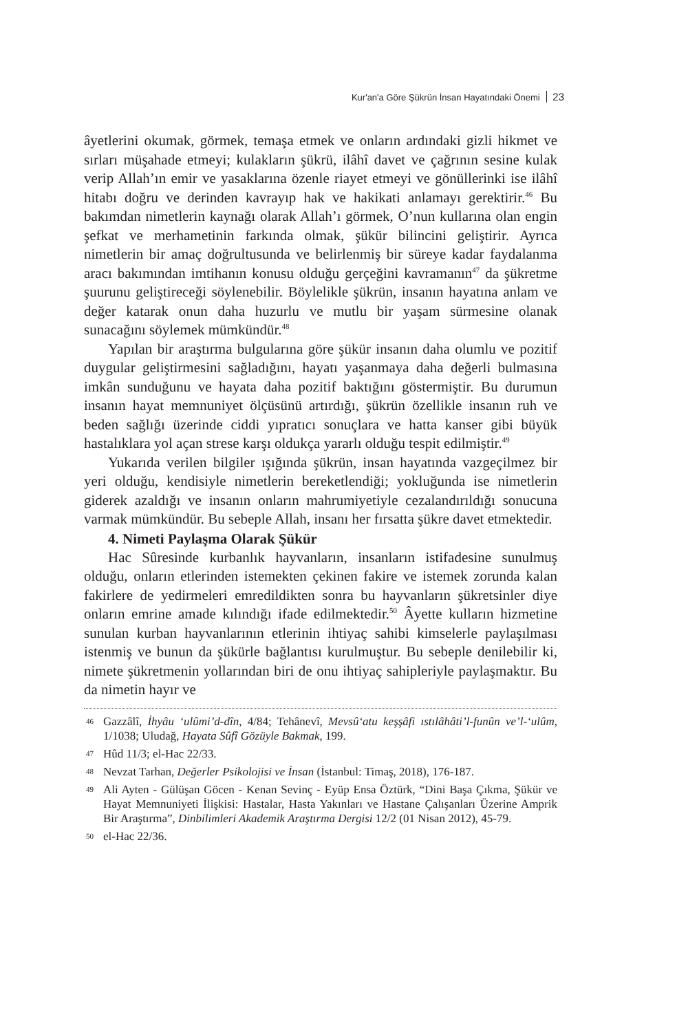Kur'an'a Göre Şükrün İnsan Hayatındaki Önemi 23
âyetlerini okumak, görmek, temaşa etmek ve onların ardındaki gizli hikmet ve sırları müşahade etmeyi; kulakların şükrü, ilâhî davet ve çağrının sesine kulak verip Allah’ın emir ve yasaklarına özenle riayet etmeyi ve gönüllerinki ise ilâhî hitabı doğru ve derinden kavrayıp hak ve hakikati anlamayı gerektirir.<sup>46</sup> Bu bakımdan nimetlerin kaynağı olarak Allah’ı görmek, O’nun kullarına olan engin şefkat ve merhametinin farkında olmak, şükür bilincini geliştirir. Ayrıca nimetlerin bir amaç doğrultusunda ve belirlenmiş bir süreye kadar faydalanma aracı bakımından imtihanın konusu olduğu gerçeğini kavramanın<sup>47</sup> da şükretme şuurunu geliştireceği söylenebilir. Böylelikle şükrün, insanın hayatına anlam ve değer katarak onun daha huzurlu ve mutlu bir yaşam sürmesine olanak sunacağını söylemek mümkündür.<sup>48</sup>
Yapılan bir araştırma bulgularına göre şükür insanın daha olumlu ve pozitif duygular geliştirmesini sağladığını, hayatı yaşanmaya daha değerli bulmasına imkân sunduğunu ve hayata daha pozitif baktığını göstermiştir. Bu durumun insanın hayat memnuniyet ölçüsünü artırdığı, şükrün özellikle insanın ruh ve beden sağlığı üzerinde ciddi yıpratıcı sonuçlara ve hatta kanser gibi büyük hastalıklara yol açan strese karşı oldukça yararlı olduğu tespit edilmiştir.<sup>49</sup>
Yukarıda verilen bilgiler ışığında şükrün, insan hayatında vazgeçilmez bir yeri olduğu, kendisiyle nimetlerin bereketlendiği; yokluğunda ise nimetlerin giderek azaldığı ve insanın onların mahrumiyetiyle cezalandırıldığı sonucuna varmak mümkündür. Bu sebeple Allah, insanı her fırsatta şükre davet etmektedir.
4. Nimeti Paylaşma Olarak Şükür
Hac Sûresinde kurbanlık hayvanların, insanların istifadesine sunulmuş olduğu, onların etlerinden istemekten çekinen fakire ve istemek zorunda kalan fakirlere de yedirmeleri emredildikten sonra bu hayvanların şükretsinler diye onların emrine amade kılındığı ifade edilmektedir.<sup>50</sup> Âyette kulların hizmetine sunulan kurban hayvanlarının etlerinin ihtiyaç sahibi kimselerle paylaşılması istenmiş ve bunun da şükürle bağlantısı kurulmuştur. Bu sebeple denilebilir ki, nimete şükretmenin yollarından biri de onu ihtiyaç sahipleriyle paylaşmaktır. Bu da nimetin hayır ve
46 Gazzâlî, İhyâu ‘ulûmi’d-dîn, 4/84; Tehânevî, Mevsû‘atu keşşâfi ıstılâhâti’l-funûn ve’l-‘ulûm, 1/1038; Uludağ, Hayata Sûfî Gözüyle Bakmak, 199.
47 Hûd 11/3; el-Hac 22/33.
48 Nevzat Tarhan, Değerler Psikolojisi ve İnsan (İstanbul: Timaş, 2018), 176-187.
49 Ali Ayten - Gülüşan Göcen - Kenan Sevinç - Eyüp Ensa Öztürk, “Dini Başa Çıkma, Şükür ve Hayat Memnuniyeti İlişkisi: Hastalar, Hasta Yakınları ve Hastane Çalışanları Üzerine Amprik Bir Araştırma”, Dinbilimleri Akademik Araştırma Dergisi 12/2 (01 Nisan 2012), 45-79.
50 el-Hac 22/36.